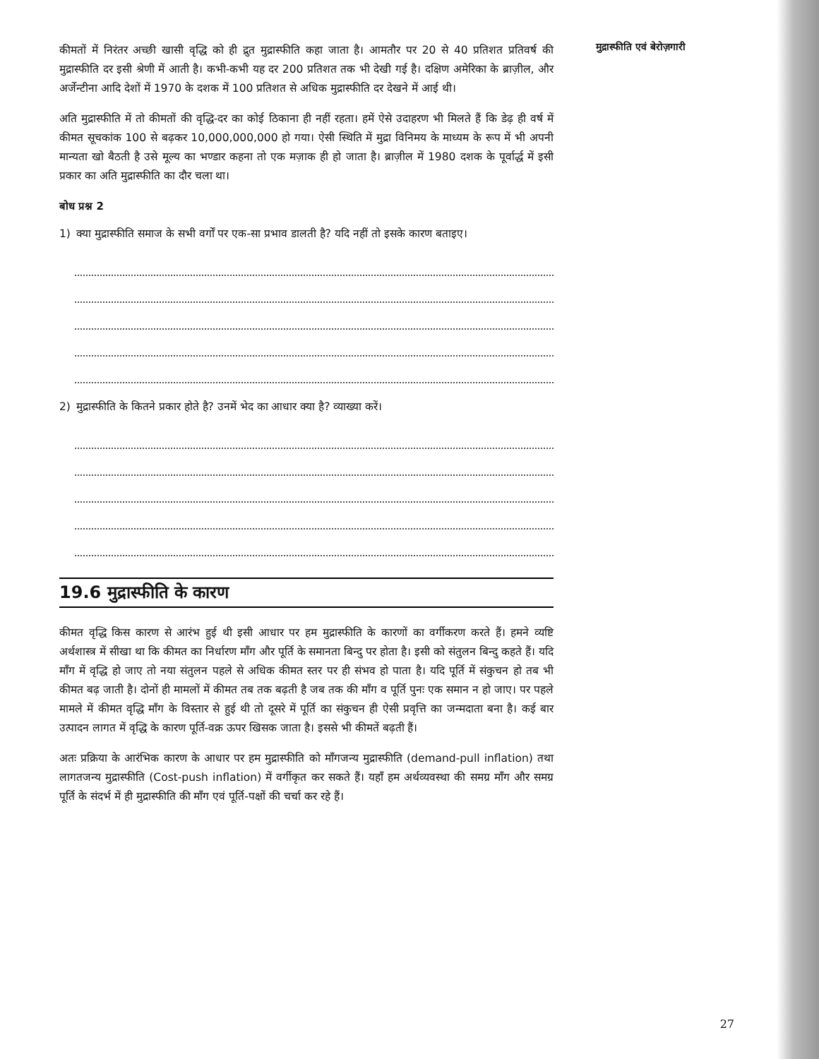कीमतों में निरंतर अच्छी खासी वृद्धि को ही द्रुत मुद्रास्फीति कहा जाता है। आमतौर पर 20 से 40 प्रतिशत प्रतिवर्ष की मुद्रास्फीति दर इसी श्रेणी में आती है। कभी-कभी यह दर 200 प्रतिशत तक भी देखी गई है। दक्षिण अमेरिका के ब्राज़ील, और अर्जेन्टीना आदि देशों में 1970 के दशक में 100 प्रतिशत से अधिक मुद्रास्फीति दर देखने में आई थी।
अति मुद्रास्फीति में तो कीमतों की वृद्धि-दर का कोई ठिकाना ही नहीं रहता। हमें ऐसे उदाहरण भी मिलते हैं कि डेढ़ ही वर्ष में कीमत सूचकांक 100 से बढ़कर 10,000,000,000 हो गया। ऐसी स्थिति में मुद्रा विनिमय के माध्यम के रूप में भी अपनी मान्यता खो बैठती है उसे मूल्य का भण्डार कहना तो एक मज़ाक ही हो जाता है। ब्राज़ील में 1980 दशक के पूर्वार्द्ध में इसी प्रकार का अति मुद्रास्फीति का दौर चला था।
बोध प्रश्न 2
1) क्या मुद्रास्फीति समाज के सभी वर्गों पर एक-सा प्रभाव डालती है? यदि नहीं तो इसके कारण बताइए।
2) मुद्रास्फीति के कितने प्रकार होते है? उनमें भेद का आधार क्या है? व्याख्या करें।
19.6 मुद्रास्फीति के कारण
कीमत वृद्धि किस कारण से आरंभ हुई थी इसी आधार पर हम मुद्रास्फीति के कारणों का वर्गीकरण करते हैं। हमने व्यष्टि अर्थशास्त्र में सीखा था कि कीमत का निर्धारण माँग और पूर्ति के समानता बिन्दु पर होता है। इसी को संतुलन बिन्दु कहते हैं। यदि माँग में वृद्धि हो जाए तो नया संतुलन पहले से अधिक कीमत स्तर पर ही संभव हो पाता है। यदि पूर्ति में संकुचन हो तब भी कीमत बढ़ जाती है। दोनों ही मामलों में कीमत तब तक बढ़ती है जब तक की माँग व पूर्ति पुनः एक समान न हो जाए। पर पहले मामले में कीमत वृद्धि माँग के विस्तार से हुई थी तो दूसरे में पूर्ति का संकुचन ही ऐसी प्रवृत्ति का जन्मदाता बना है। कई बार उत्पादन लागत में वृद्धि के कारण पूर्ति-वक्र ऊपर खिसक जाता है। इससे भी कीमतें बढ़ती हैं।
अतः प्रक्रिया के आरंभिक कारण के आधार पर हम मुद्रास्फीति को माँगजन्य मुद्रास्फीति (demand-pull inflation) तथा लागतजन्य मुद्रास्फीति (Cost-push inflation) में वर्गीकृत कर सकते हैं। यहाँ हम अर्थव्यवस्था की समग्र माँग और समग्र पूर्ति के संदर्भ में ही मुद्रास्फीति की माँग एवं पूर्ति-पक्षों की चर्चा कर रहे हैं।
मुद्रास्फीति एवं बेरोज़गारी
27